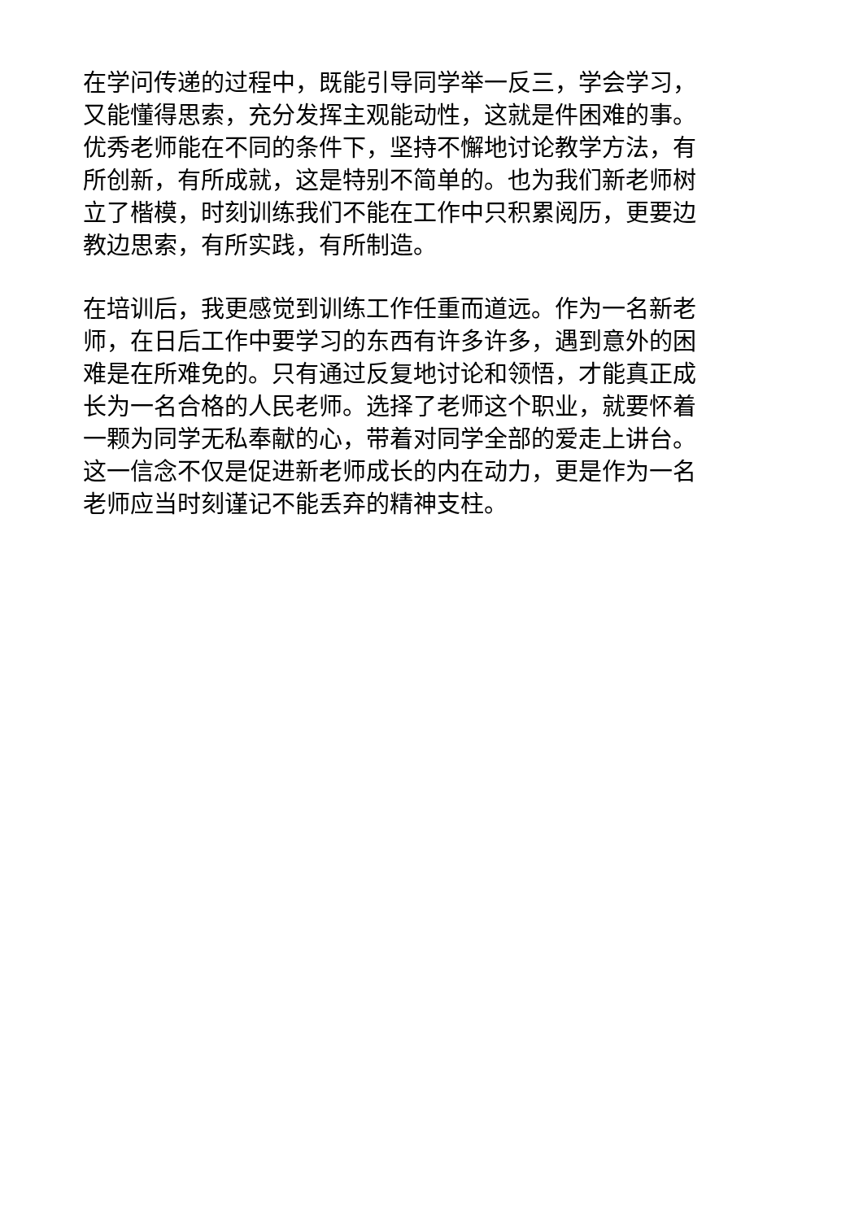在学问传递的过程中，既能引导同学举一反三，学会学习，
又能懂得思索，充分发挥主观能动性，这就是件困难的事。
优秀老师能在不同的条件下，坚持不懈地讨论教学方法，有
所创新，有所成就，这是特别不简单的。也为我们新老师树
立了楷模，时刻训练我们不能在工作中只积累阅历，更要边
教边思索，有所实践，有所制造。
在培训后，我更感觉到训练工作任重而道远。作为一名新老
师，在日后工作中要学习的东西有许多许多，遇到意外的困
难是在所难免的。只有通过反复地讨论和领悟，才能真正成
长为一名合格的人民老师。选择了老师这个职业，就要怀着
一颗为同学无私奉献的心，带着对同学全部的爱走上讲台。
这一信念不仅是促进新老师成长的内在动力，更是作为一名
老师应当时刻谨记不能丢弃的精神支柱。